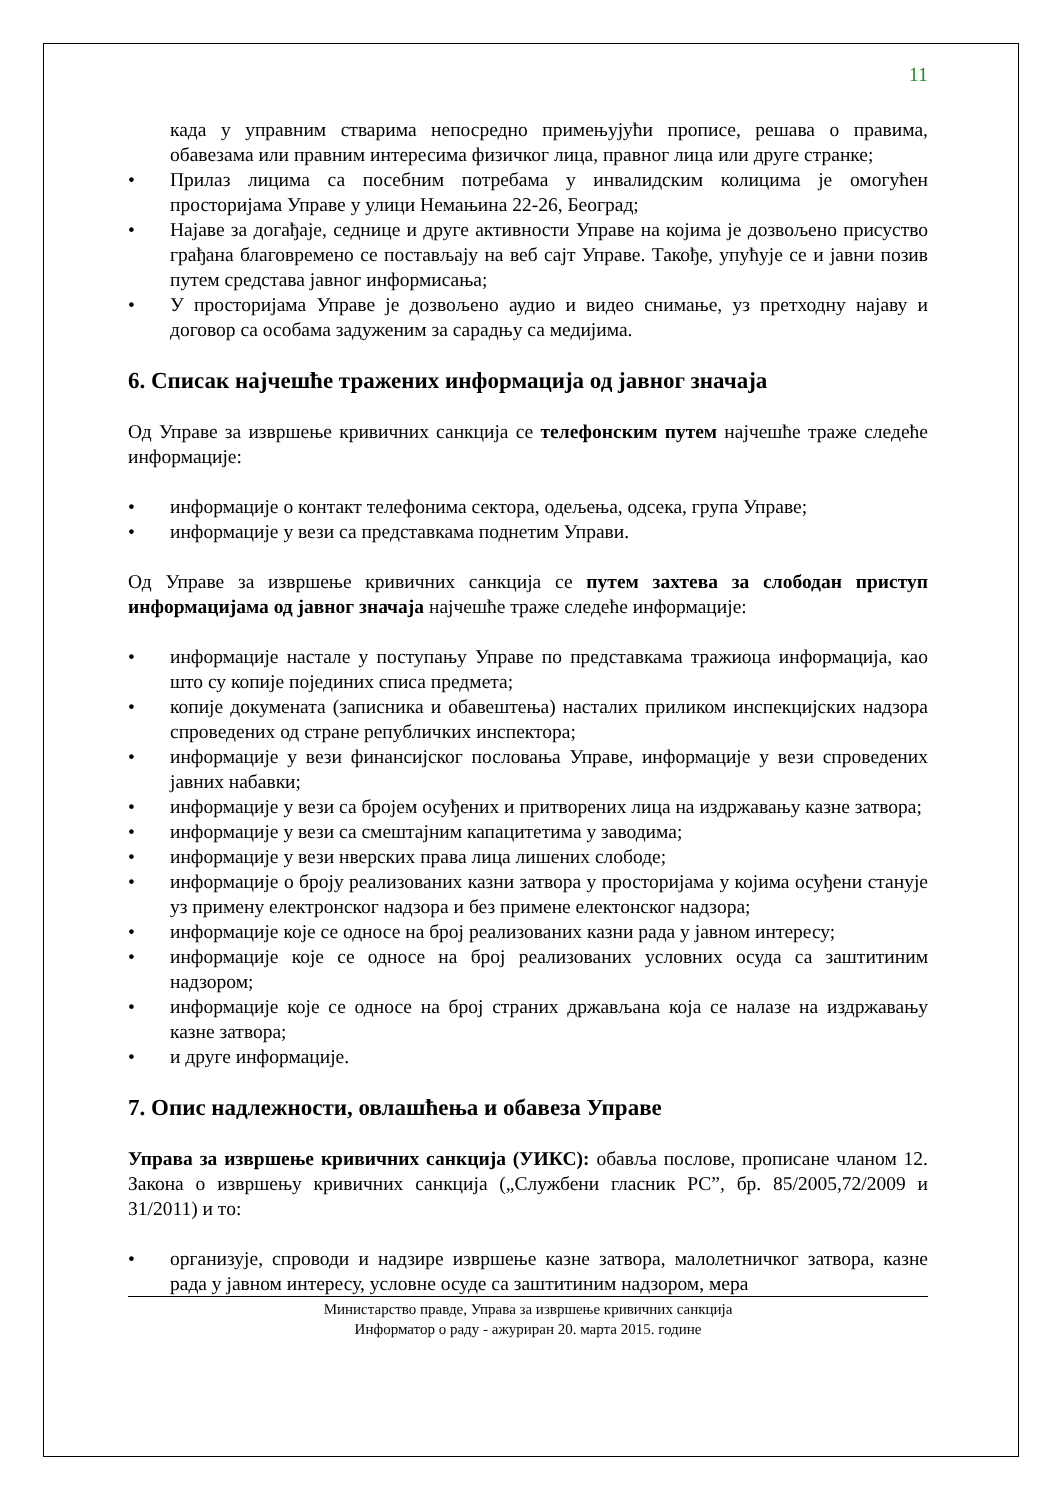11
када у управним стварима непосредно примењујући прописе, решава о правима, обавезама или правним интересима физичког лица, правног лица или друге странке;
• Прилаз лицима са посебним потребама у инвалидским колицима је омогућен просторијама Управе у улици Немањина 22-26, Београд;
• Најаве за догађаје, седнице и друге активности Управе на којима је дозвољено присуство грађана благовремено се постављају на веб сајт Управе. Такође, упућује се и јавни позив путем средстава јавног информисања;
• У просторијама Управе је дозвољено аудио и видео снимање, уз претходну најаву и договор са особама задуженим за сарадњу са медијима.
6. Списак најчешће тражених информација од јавног значаја
Од Управе за извршење кривичних санкција се телефонским путем најчешће траже следеће информације:
• информације о контакт телефонима сектора, одељења, одсека, група Управе;
• информације у вези са представкама поднетим Управи.
Од Управе за извршење кривичних санкција се путем захтева за слободан приступ информацијама од јавног значаја најчешће траже следеће информације:
• информације настале у поступању Управе по представкама тражиоца информација, као што су копије појединих списа предмета;
• копије докумената (записника и обавештења) насталих приликом инспекцијских надзора спроведених од стране републичких инспектора;
• информације у вези финансијског пословања Управе, информације у вези спроведених јавних набавки;
• информације у вези са бројем осуђених и притворених лица на издржавању казне затвора;
• информације у вези са смештајним капацитетима у заводима;
• информације у вези нверских права лица лишених слободе;
• информације о броју реализованих казни затвора у просторијама у којима осуђени станује уз примену електронског надзора и без примене електонског надзора;
• информације које се односе на број реализованих казни рада у јавном интересу;
• информације које се односе на број реализованих условних осуда са заштитиним надзором;
• информације које се односе на број страних држављана која се налазе на издржавању казне затвора;
• и друге информације.
7. Опис надлежности, овлашћења и обавеза Управе
Управа за извршење кривичних санкција (УИКС): обавља послове, прописане чланом 12. Закона о извршењу кривичних санкција („Службени гласник РС”, бр. 85/2005,72/2009 и 31/2011) и то:
• организује, спроводи и надзире извршење казне затвора, малолетничког затвора, казне рада у јавном интересу, условне осуде са заштитиним надзором, мера
Министарство правде, Управа за извршење кривичних санкција
Информатор о раду - ажуриран 20. марта 2015. године